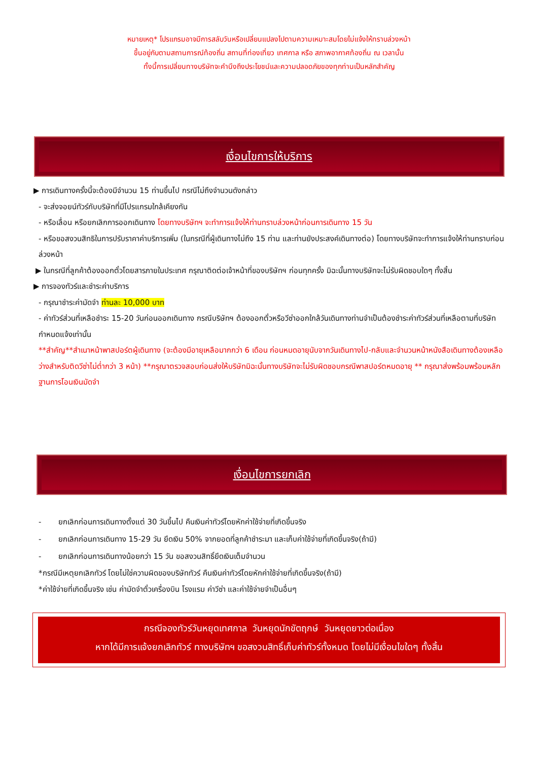หมายเหตุ* โปรแกรมอาจมีการสลับวันหรือเปลี่ยนแปลงไปตามความเหมาะสมโดยไม่แจ้งให้ทราบล่วงหน้า
ขึ้นอยู่กับตามสถานการณ์ท้องถิ่น สถานที่ท่องเที่ยว เทศกาล หรือ สภาพอากาศท้องถิ่น ณ เวลานั้น
ทั้งนี้การเปลี่ยนทางบริษัทจะคำนึงถึงประโยชน์และความปลอดภัยของทุกท่านเป็นหลักสำคัญ
เงื่อนไขการให้บริการ
▶ การเดินทางครั้งนี้จะต้องมีจำนวน 15 ท่านขึ้นไป กรณีไม่ถึงจำนวนดังกล่าว
- จะส่งจอยน์ทัวร์กับบริษัทที่มีโปรแกรมใกล้เคียงกัน
- หรือเลื่อน หรือยกเลิกการออกเดินทาง โดยทางบริษัทฯ จะทำการแจ้งให้ท่านทราบล่วงหน้าก่อนการเดินทาง 15 วัน
- หรือขอสงวนสิทธิในการปรับราคาค่าบริการเพิ่ม (ในกรณีที่ผู้เดินทางไม่ถึง 15 ท่าน และท่านยังประสงค์เดินทางต่อ) โดยทางบริษัทจะทำการแจ้งให้ท่านทราบก่อนล่วงหน้า
▶ ในกรณีที่ลูกค้าต้องออกตั๋วโดยสารภายในประเทศ กรุณาติดต่อเจ้าหน้าที่ของบริษัทฯ ก่อนทุกครั้ง มิฉะนั้นทางบริษัทจะไม่รับผิดชอบใดๆ ทั้งสิ้น
▶ การจองทัวร์และชำระค่าบริการ
- กรุณาชำระค่ามัดจำ ท่านละ 10,000 บาท
- ค่าทัวร์ส่วนที่เหลือชำระ 15-20 วันก่อนออกเดินทาง กรณีบริษัทฯ ต้องออกตั๋วหรือวีซ่าออกใกล้วันเดินทางท่านจำเป็นต้องชำระค่าทัวร์ส่วนที่เหลือตามที่บริษัทกำหนดแจ้งเท่านั้น
**สำคัญ**สำเนาหน้าพาสปอร์ตผู้เดินทาง (จะต้องมีอายุเหลือมากกว่า 6 เดือน ก่อนหมดอายุนับจากวันเดินทางไป-กลับและจำนวนหน้าหนังสือเดินทางต้องเหลือว่างสำหรับติดวีซ่าไม่ต่ำกว่า 3 หน้า) **กรุณาตรวจสอบก่อนส่งให้บริษัทมิฉะนั้นทางบริษัทจะไม่รับผิดชอบกรณีพาสปอร์ตหมดอายุ ** กรุณาส่งพร้อมพร้อมหลักฐานการโอนเงินมัดจำ
เงื่อนไขการยกเลิก
- ยกเลิกก่อนการเดินทางตั้งแต่ 30 วันขึ้นไป คืนเงินค่าทัวร์โดยหักค่าใช้จ่ายที่เกิดขึ้นจริง
- ยกเลิกก่อนการเดินทาง 15-29 วัน ยึดเงิน 50% จากยอดที่ลูกค้าชำระมา และเก็บค่าใช้จ่ายที่เกิดขึ้นจริง(ถ้ามี)
- ยกเลิกก่อนการเดินทางน้อยกว่า 15 วัน ขอสงวนสิทธิ์ยึดเงินเต็มจำนวน
*กรณีมีเหตุยกเลิกทัวร์ โดยไม่ใช่ความผิดของบริษัททัวร์ คืนเงินค่าทัวร์โดยหักค่าใช้จ่ายที่เกิดขึ้นจริง(ถ้ามี)
*ค่าใช้จ่ายที่เกิดขึ้นจริง เช่น ค่ามัดจำตั๋วเครื่องบิน โรงแรม ค่าวีซ่า และค่าใช้จ่ายจำเป็นอื่นๆ
กรณีจองทัวร์วันหยุดเทศกาล วันหยุดนักขัตฤกษ์ วันหยุดยาวต่อเนื่อง
หากได้มีการแจ้งยกเลิกทัวร์ ทางบริษัทฯ ขอสงวนสิทธิ์เก็บค่าทัวร์ทั้งหมด โดยไม่มีเงื่อนไขใดๆ ทั้งสิ้น